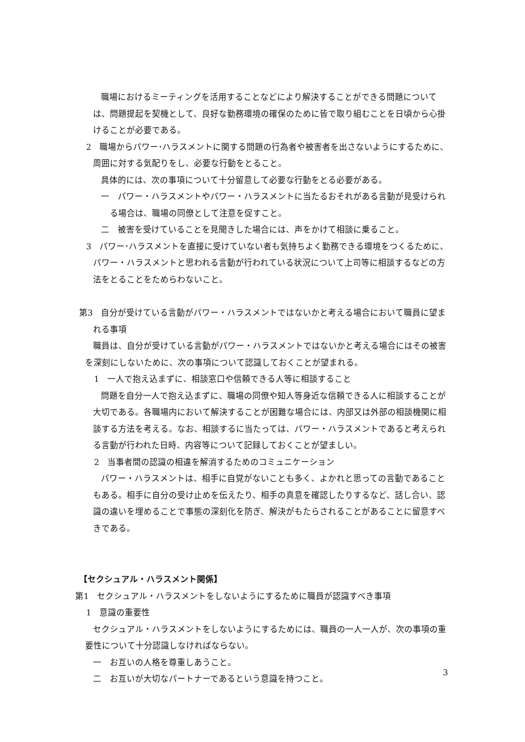職場におけるミーティングを活用することなどにより解決することができる問題については、問題提起を契機として、良好な勤務環境の確保のために皆で取り組むことを日頃から心掛けることが必要である。
2　職場からパワー･ハラスメントに関する問題の行為者や被害者を出さないようにするために、周囲に対する気配りをし、必要な行動をとること。
具体的には、次の事項について十分留意して必要な行動をとる必要がある。
一　パワー・ハラスメントやパワー・ハラスメントに当たるおそれがある言動が見受けられる場合は、職場の同僚として注意を促すこと。
二　被害を受けていることを見聞きした場合には、声をかけて相談に乗ること。
3　パワー･ハラスメントを直接に受けていない者も気持ちよく勤務できる環境をつくるために、パワー・ハラスメントと思われる言動が行われている状況について上司等に相談するなどの方法をとることをためらわないこと。
第3　自分が受けている言動がパワー・ハラスメントではないかと考える場合において職員に望まれる事項
職員は、自分が受けている言動がパワー・ハラスメントではないかと考える場合にはその被害を深刻にしないために、次の事項について認識しておくことが望まれる。
1　一人で抱え込まずに、相談窓口や信頼できる人等に相談すること
問題を自分一人で抱え込まずに、職場の同僚や知人等身近な信頼できる人に相談することが大切である。各職場内において解決することが困難な場合には、内部又は外部の相談機関に相談する方法を考える。なお、相談するに当たっては、パワー・ハラスメントであると考えられる言動が行われた日時、内容等について記録しておくことが望ましい。
2　当事者間の認識の相違を解消するためのコミュニケーション
パワー・ハラスメントは、相手に自覚がないことも多く、よかれと思っての言動であることもある。相手に自分の受け止めを伝えたり、相手の真意を確認したりするなど、話し合い、認識の違いを埋めることで事態の深刻化を防ぎ、解決がもたらされることがあることに留意すべきである。
【セクシュアル・ハラスメント関係】
第1　セクシュアル・ハラスメントをしないようにするために職員が認識すべき事項
1　意識の重要性
セクシュアル・ハラスメントをしないようにするためには、職員の一人一人が、次の事項の重要性について十分認識しなければならない。
一　お互いの人格を尊重しあうこと。
二　お互いが大切なパートナーであるという意識を持つこと。
3